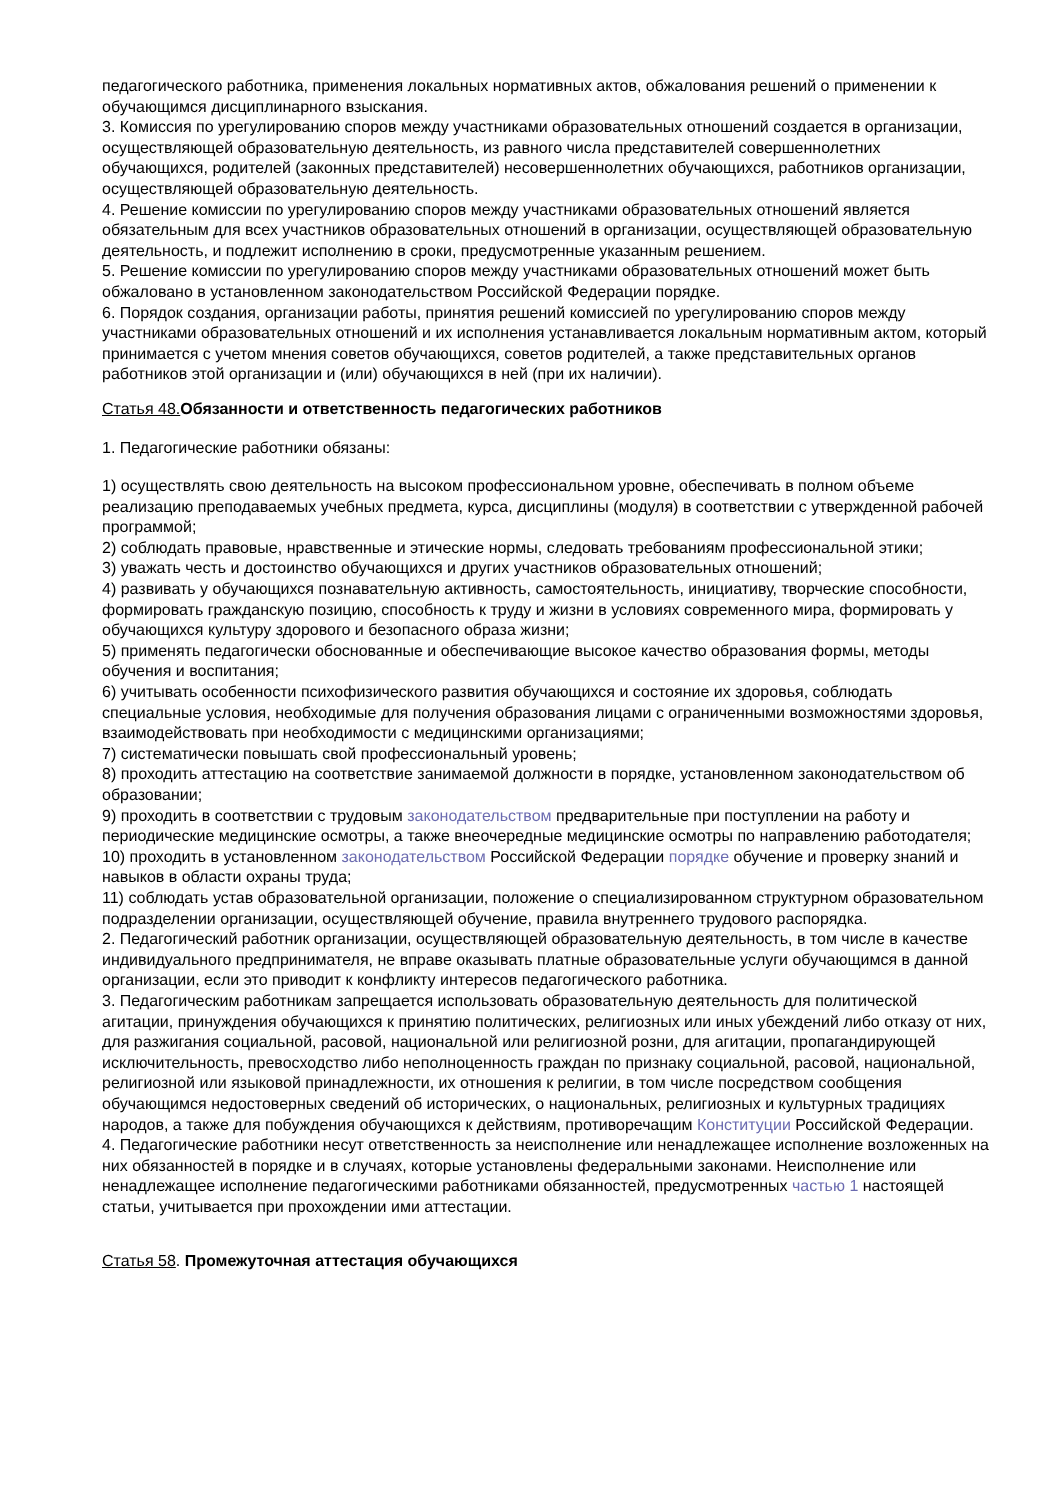педагогического работника, применения локальных нормативных актов, обжалования решений о применении к обучающимся дисциплинарного взыскания.
3. Комиссия по урегулированию споров между участниками образовательных отношений создается в организации, осуществляющей образовательную деятельность, из равного числа представителей совершеннолетних обучающихся, родителей (законных представителей) несовершеннолетних обучающихся, работников организации, осуществляющей образовательную деятельность.
4. Решение комиссии по урегулированию споров между участниками образовательных отношений является обязательным для всех участников образовательных отношений в организации, осуществляющей образовательную деятельность, и подлежит исполнению в сроки, предусмотренные указанным решением.
5. Решение комиссии по урегулированию споров между участниками образовательных отношений может быть обжаловано в установленном законодательством Российской Федерации порядке.
6. Порядок создания, организации работы, принятия решений комиссией по урегулированию споров между участниками образовательных отношений и их исполнения устанавливается локальным нормативным актом, который принимается с учетом мнения советов обучающихся, советов родителей, а также представительных органов работников этой организации и (или) обучающихся в ней (при их наличии).
Статья 48. Обязанности и ответственность педагогических работников
1. Педагогические работники обязаны:
1) осуществлять свою деятельность на высоком профессиональном уровне, обеспечивать в полном объеме реализацию преподаваемых учебных предмета, курса, дисциплины (модуля) в соответствии с утвержденной рабочей программой;
2) соблюдать правовые, нравственные и этические нормы, следовать требованиям профессиональной этики;
3) уважать честь и достоинство обучающихся и других участников образовательных отношений;
4) развивать у обучающихся познавательную активность, самостоятельность, инициативу, творческие способности, формировать гражданскую позицию, способность к труду и жизни в условиях современного мира, формировать у обучающихся культуру здорового и безопасного образа жизни;
5) применять педагогически обоснованные и обеспечивающие высокое качество образования формы, методы обучения и воспитания;
6) учитывать особенности психофизического развития обучающихся и состояние их здоровья, соблюдать специальные условия, необходимые для получения образования лицами с ограниченными возможностями здоровья, взаимодействовать при необходимости с медицинскими организациями;
7) систематически повышать свой профессиональный уровень;
8) проходить аттестацию на соответствие занимаемой должности в порядке, установленном законодательством об образовании;
9) проходить в соответствии с трудовым законодательством предварительные при поступлении на работу и периодические медицинские осмотры, а также внеочередные медицинские осмотры по направлению работодателя;
10) проходить в установленном законодательством Российской Федерации порядке обучение и проверку знаний и навыков в области охраны труда;
11) соблюдать устав образовательной организации, положение о специализированном структурном образовательном подразделении организации, осуществляющей обучение, правила внутреннего трудового распорядка.
2. Педагогический работник организации, осуществляющей образовательную деятельность, в том числе в качестве индивидуального предпринимателя, не вправе оказывать платные образовательные услуги обучающимся в данной организации, если это приводит к конфликту интересов педагогического работника.
3. Педагогическим работникам запрещается использовать образовательную деятельность для политической агитации, принуждения обучающихся к принятию политических, религиозных или иных убеждений либо отказу от них, для разжигания социальной, расовой, национальной или религиозной розни, для агитации, пропагандирующей исключительность, превосходство либо неполноценность граждан по признаку социальной, расовой, национальной, религиозной или языковой принадлежности, их отношения к религии, в том числе посредством сообщения обучающимся недостоверных сведений об исторических, о национальных, религиозных и культурных традициях народов, а также для побуждения обучающихся к действиям, противоречащим Конституции Российской Федерации.
4. Педагогические работники несут ответственность за неисполнение или ненадлежащее исполнение возложенных на них обязанностей в порядке и в случаях, которые установлены федеральными законами. Неисполнение или ненадлежащее исполнение педагогическими работниками обязанностей, предусмотренных частью 1 настоящей статьи, учитывается при прохождении ими аттестации.
Статья 58. Промежуточная аттестация обучающихся